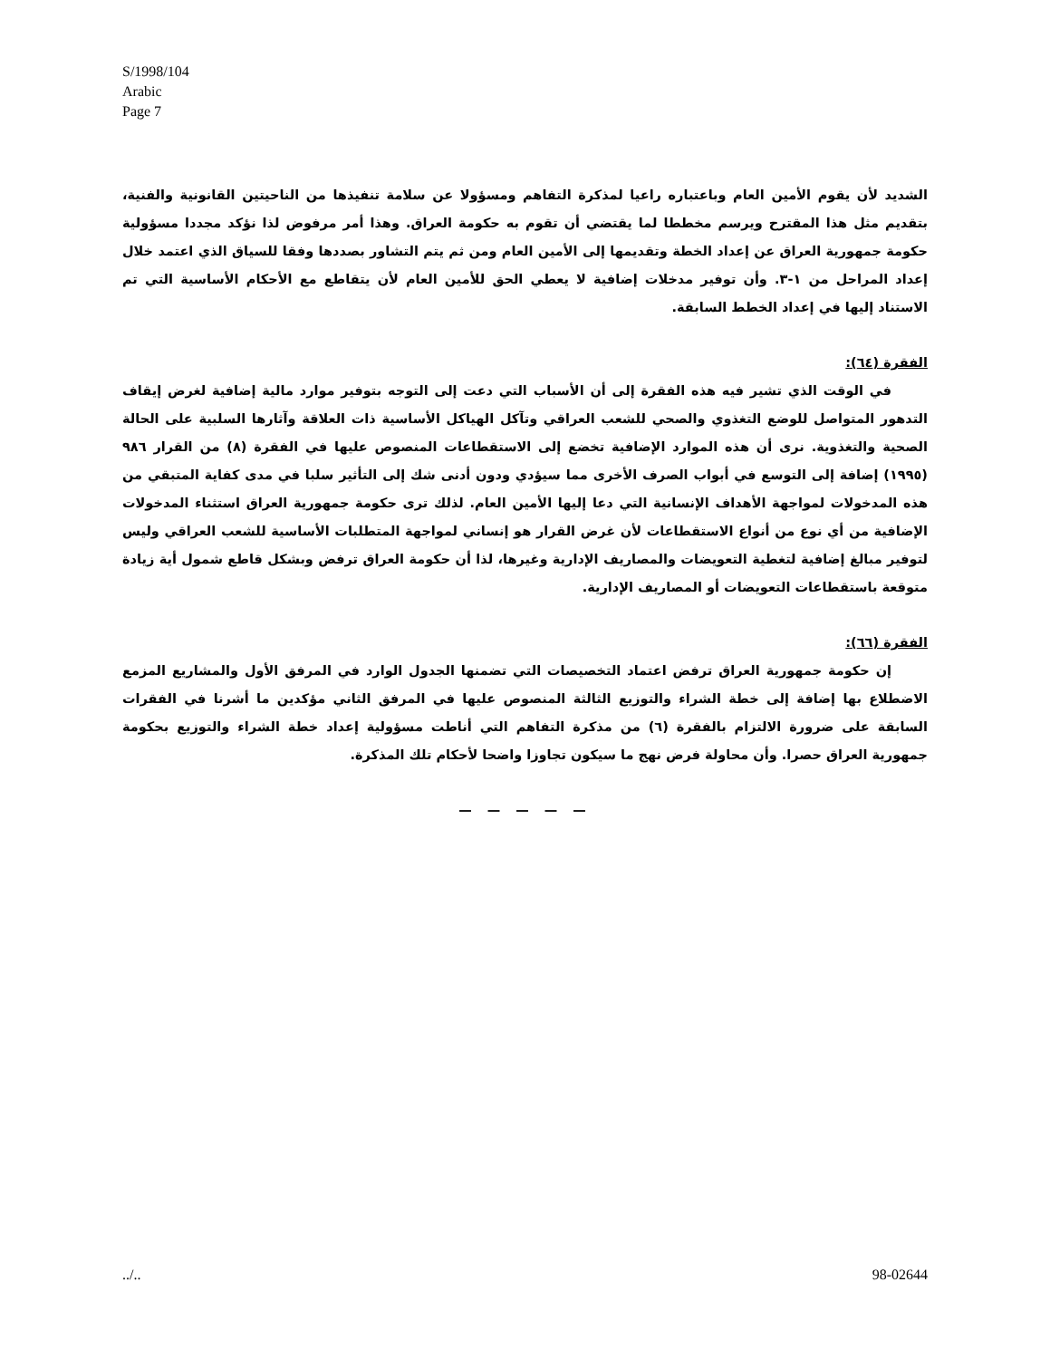S/1998/104
Arabic
Page 7
الشديد لأن يقوم الأمين العام وباعتباره راعيا لمذكرة التفاهم ومسؤولا عن سلامة تنفيذها من الناحيتين القانونية والفنية، بتقديم مثل هذا المقترح ويرسم مخططا لما يقتضي أن تقوم به حكومة العراق. وهذا أمر مرفوض لذا نؤكد مجددا مسؤولية حكومة جمهورية العراق عن إعداد الخطة وتقديمها إلى الأمين العام ومن ثم يتم التشاور بصددها وفقا للسياق الذي اعتمد خلال إعداد المراحل من ١-٣. وأن توفير مدخلات إضافية لا يعطي الحق للأمين العام لأن يتقاطع مع الأحكام الأساسية التي تم الاستناد إليها في إعداد الخطط السابقة.
الفقرة (٦٤):
في الوقت الذي تشير فيه هذه الفقرة إلى أن الأسباب التي دعت إلى التوجه بتوفير موارد مالية إضافية لغرض إيقاف التدهور المتواصل للوضع التغذوي والصحي للشعب العراقي وتآكل الهياكل الأساسية ذات العلاقة وآثارها السلبية على الحالة الصحية والتغذوية. نرى أن هذه الموارد الإضافية تخضع إلى الاستقطاعات المنصوص عليها في الفقرة (٨) من القرار ٩٨٦ (١٩٩٥) إضافة إلى التوسع في أبواب الصرف الأخرى مما سيؤدي ودون أدنى شك إلى التأثير سلبا في مدى كفاية المتبقي من هذه المدخولات لمواجهة الأهداف الإنسانية التي دعا إليها الأمين العام. لذلك ترى حكومة جمهورية العراق استثناء المدخولات الإضافية من أي نوع من أنواع الاستقطاعات لأن غرض القرار هو إنساني لمواجهة المتطلبات الأساسية للشعب العراقي وليس لتوفير مبالغ إضافية لتغطية التعويضات والمصاريف الإدارية وغيرها، لذا أن حكومة العراق ترفض وبشكل قاطع شمول أية زيادة متوقعة باستقطاعات التعويضات أو المصاريف الإدارية.
الفقرة (٦٦):
إن حكومة جمهورية العراق ترفض اعتماد التخصيصات التي تضمنها الجدول الوارد في المرفق الأول والمشاريع المزمع الاضطلاع بها إضافة إلى خطة الشراء والتوزيع الثالثة المنصوص عليها في المرفق الثاني مؤكدين ما أشرنا في الفقرات السابقة على ضرورة الالتزام بالفقرة (٦) من مذكرة التفاهم التي أناطت مسؤولية إعداد خطة الشراء والتوزيع بحكومة جمهورية العراق حصرا. وأن محاولة فرض نهج ما سيكون تجاوزا واضحا لأحكام تلك المذكرة.
— — — — —
../.. 98-02644